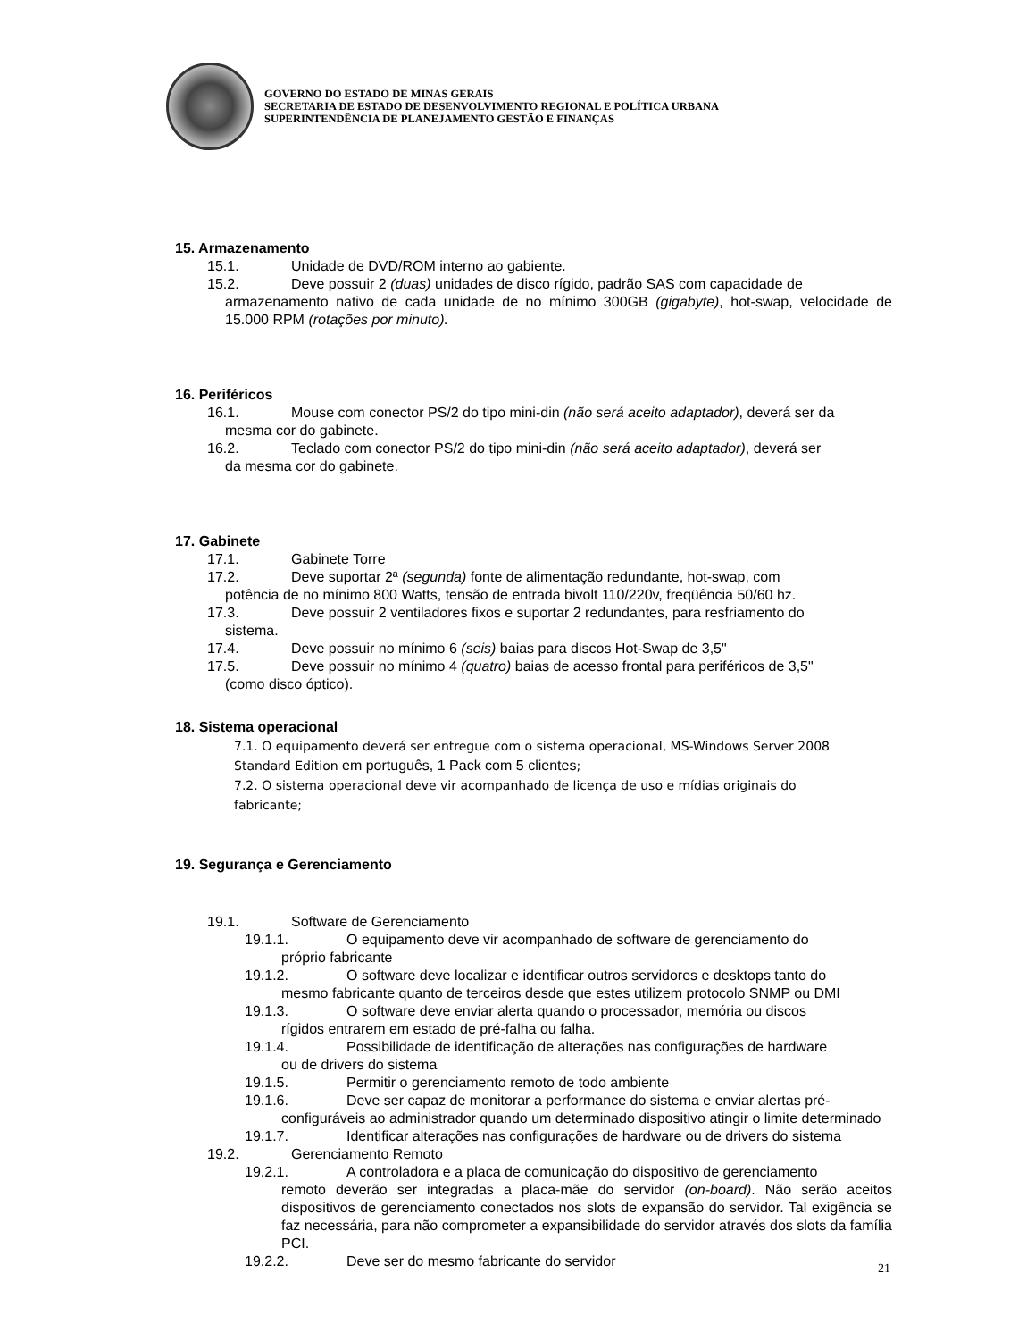GOVERNO DO ESTADO DE MINAS GERAIS
SECRETARIA DE ESTADO DE DESENVOLVIMENTO REGIONAL E POLÍTICA URBANA
SUPERINTENDÊNCIA DE PLANEJAMENTO GESTÃO E FINANÇAS
15. Armazenamento
15.1. Unidade de DVD/ROM interno ao gabiente.
15.2. Deve possuir 2 (duas) unidades de disco rígido, padrão SAS com capacidade de
armazenamento nativo de cada unidade de no mínimo 300GB (gigabyte), hot-swap, velocidade de 15.000 RPM (rotações por minuto).
16. Periféricos
16.1. Mouse com conector PS/2 do tipo mini-din (não será aceito adaptador), deverá ser da
mesma cor do gabinete.
16.2. Teclado com conector PS/2 do tipo mini-din (não será aceito adaptador), deverá ser
da mesma cor do gabinete.
17. Gabinete
17.1. Gabinete Torre
17.2. Deve suportar 2ª (segunda) fonte de alimentação redundante, hot-swap, com
potência de no mínimo 800 Watts, tensão de entrada bivolt 110/220v, freqüência 50/60 hz.
17.3. Deve possuir 2 ventiladores fixos e suportar 2 redundantes, para resfriamento do
sistema.
17.4. Deve possuir no mínimo 6 (seis) baias para discos Hot-Swap de 3,5"
17.5. Deve possuir no mínimo 4 (quatro) baias de acesso frontal para periféricos de 3,5"
(como disco óptico).
18. Sistema operacional
7.1. O equipamento deverá ser entregue com o sistema operacional, MS-Windows Server 2008 Standard Edition em português, 1 Pack com 5 clientes;
7.2. O sistema operacional deve vir acompanhado de licença de uso e mídias originais do fabricante;
19. Segurança e Gerenciamento
19.1. Software de Gerenciamento
19.1.1. O equipamento deve vir acompanhado de software de gerenciamento do
próprio fabricante
19.1.2. O software deve localizar e identificar outros servidores e desktops tanto do
mesmo fabricante quanto de terceiros desde que estes utilizem protocolo SNMP ou DMI
19.1.3. O software deve enviar alerta quando o processador, memória ou discos
rígidos entrarem em estado de pré-falha ou falha.
19.1.4. Possibilidade de identificação de alterações nas configurações de hardware
ou de drivers do sistema
19.1.5. Permitir o gerenciamento remoto de todo ambiente
19.1.6. Deve ser capaz de monitorar a performance do sistema e enviar alertas pré-
configuráveis ao administrador quando um determinado dispositivo atingir o limite determinado
19.1.7. Identificar alterações nas configurações de hardware ou de drivers do sistema
19.2. Gerenciamento Remoto
19.2.1. A controladora e a placa de comunicação do dispositivo de gerenciamento
remoto deverão ser integradas a placa-mãe do servidor (on-board). Não serão aceitos dispositivos de gerenciamento conectados nos slots de expansão do servidor. Tal exigência se faz necessária, para não comprometer a expansibilidade do servidor através dos slots da família PCI.
19.2.2. Deve ser do mesmo fabricante do servidor
21